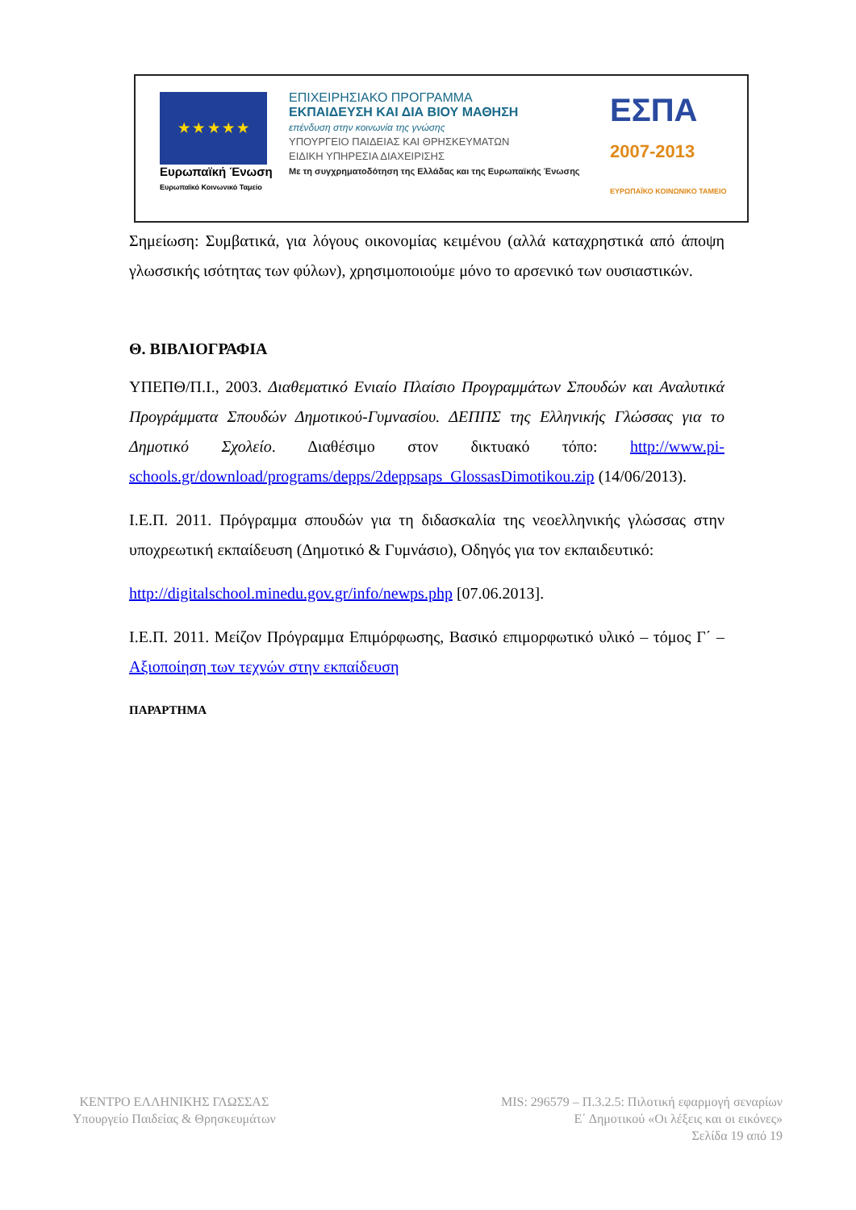★ ★ ★ ★ ★
Ευρωπαϊκή Ένωση
Ευρωπαϊκό Κοινωνικό Ταμείο
ΕΠΙΧΕΙΡΗΣΙΑΚΟ ΠΡΟΓΡΑΜΜΑ
ΕΚΠΑΙΔΕΥΣΗ ΚΑΙ ΔΙΑ ΒΙΟΥ ΜΑΘΗΣΗ
επένδυση στην κοινωνία της γνώσης
ΥΠΟΥΡΓΕΙΟ ΠΑΙΔΕΙΑΣ ΚΑΙ ΘΡΗΣΚΕΥΜΑΤΩΝ
ΕΙΔΙΚΗ ΥΠΗΡΕΣΙΑ ΔΙΑΧΕΙΡΙΣΗΣ
Με τη συγχρηματοδότηση της Ελλάδας και της Ευρωπαϊκής Ένωσης
ΕΣΠΑ
2007-2013
ΕΥΡΩΠΑΪΚΟ ΚΟΙΝΩΝΙΚΟ ΤΑΜΕΙΟ
Σημείωση: Συμβατικά, για λόγους οικονομίας κειμένου (αλλά καταχρηστικά από άποψη γλωσσικής ισότητας των φύλων), χρησιμοποιούμε μόνο το αρσενικό των ουσιαστικών.
Θ. ΒΙΒΛΙΟΓΡΑΦΙΑ
ΥΠΕΠΘ/Π.Ι., 2003. Διαθεματικό Ενιαίο Πλαίσιο Προγραμμάτων Σπουδών και Αναλυτικά Προγράμματα Σπουδών Δημοτικού-Γυμνασίου. ΔΕΠΠΣ της Ελληνικής Γλώσσας για το Δημοτικό Σχολείο. Διαθέσιμο στον δικτυακό τόπο: http://www.pi-schools.gr/download/programs/depps/2deppsaps_GlossasDimotikou.zip (14/06/2013).
Ι.Ε.Π. 2011. Πρόγραμμα σπουδών για τη διδασκαλία της νεοελληνικής γλώσσας στην υποχρεωτική εκπαίδευση (Δημοτικό & Γυμνάσιο), Οδηγός για τον εκπαιδευτικό:
http://digitalschool.minedu.gov.gr/info/newps.php [07.06.2013].
Ι.Ε.Π. 2011. Μείζον Πρόγραμμα Επιμόρφωσης, Βασικό επιμορφωτικό υλικό – τόμος Γ΄ – Αξιοποίηση των τεχνών στην εκπαίδευση
ΠΑΡΑΡΤΗΜΑ
ΚΕΝΤΡΟ ΕΛΛΗΝΙΚΗΣ ΓΛΩΣΣΑΣ
Υπουργείο Παιδείας & Θρησκευμάτων
MIS: 296579 – Π.3.2.5: Πιλοτική εφαρμογή σεναρίων
Ε΄ Δημοτικού «Οι λέξεις και οι εικόνες»
Σελίδα 19 από 19